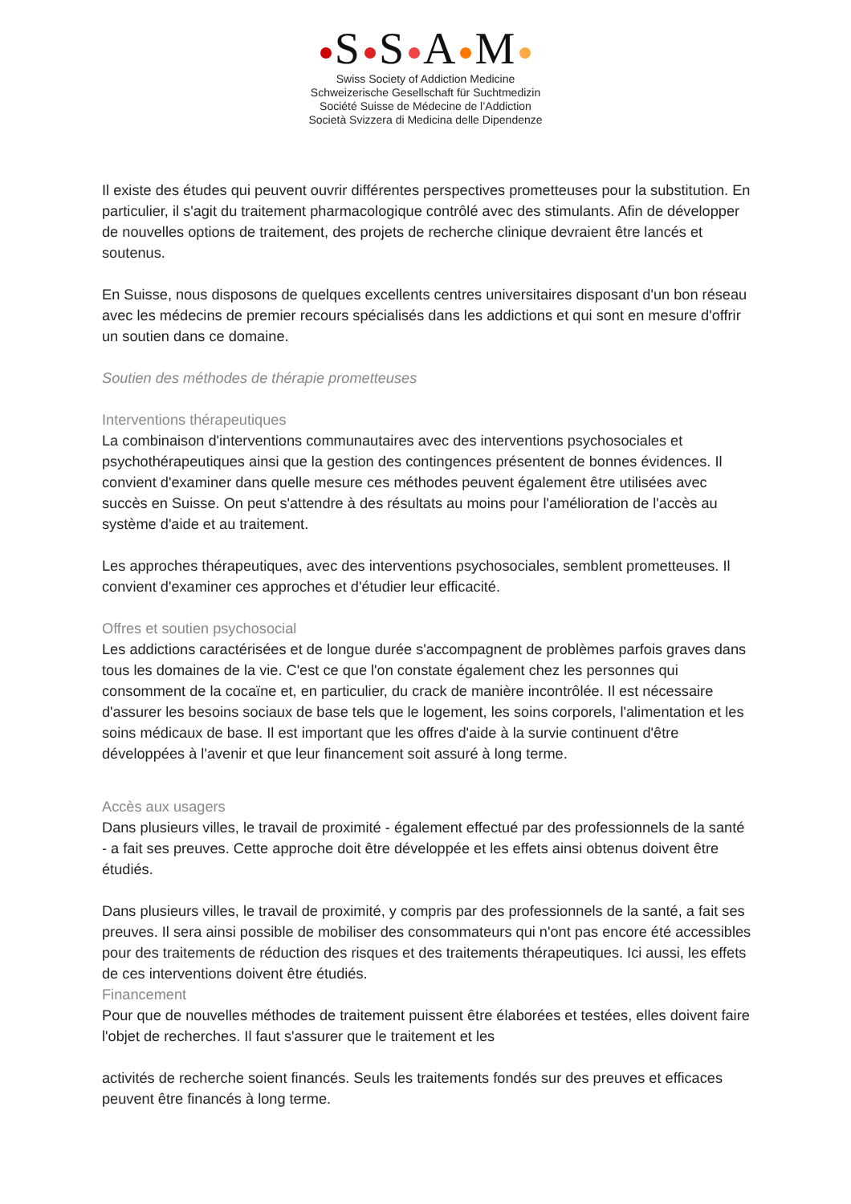S S A M
Swiss Society of Addiction Medicine
Schweizerische Gesellschaft für Suchtmedizin
Société Suisse de Médecine de l’Addiction
Società Svizzera di Medicina delle Dipendenze
Il existe des études qui peuvent ouvrir différentes perspectives prometteuses pour la substitution. En particulier, il s'agit du traitement pharmacologique contrôlé avec des stimulants. Afin de développer de nouvelles options de traitement, des projets de recherche clinique devraient être lancés et soutenus.
En Suisse, nous disposons de quelques excellents centres universitaires disposant d'un bon réseau avec les médecins de premier recours spécialisés dans les addictions et qui sont en mesure d'offrir un soutien dans ce domaine.
Soutien des méthodes de thérapie prometteuses
Interventions thérapeutiques
La combinaison d'interventions communautaires avec des interventions psychosociales et psychothérapeutiques ainsi que la gestion des contingences présentent de bonnes évidences. Il convient d'examiner dans quelle mesure ces méthodes peuvent également être utilisées avec succès en Suisse. On peut s'attendre à des résultats au moins pour l'amélioration de l'accès au système d'aide et au traitement.
Les approches thérapeutiques, avec des interventions psychosociales, semblent prometteuses. Il convient d'examiner ces approches et d'étudier leur efficacité.
Offres et soutien psychosocial
Les addictions caractérisées et de longue durée s'accompagnent de problèmes parfois graves dans tous les domaines de la vie. C'est ce que l'on constate également chez les personnes qui consomment de la cocaïne et, en particulier, du crack de manière incontrôlée. Il est nécessaire d'assurer les besoins sociaux de base tels que le logement, les soins corporels, l'alimentation et les soins médicaux de base. Il est important que les offres d'aide à la survie continuent d'être développées à l'avenir et que leur financement soit assuré à long terme.
Accès aux usagers
Dans plusieurs villes, le travail de proximité - également effectué par des professionnels de la santé - a fait ses preuves. Cette approche doit être développée et les effets ainsi obtenus doivent être étudiés.
Dans plusieurs villes, le travail de proximité, y compris par des professionnels de la santé, a fait ses preuves. Il sera ainsi possible de mobiliser des consommateurs qui n'ont pas encore été accessibles pour des traitements de réduction des risques et des traitements thérapeutiques. Ici aussi, les effets de ces interventions doivent être étudiés.
Financement
Pour que de nouvelles méthodes de traitement puissent être élaborées et testées, elles doivent faire l'objet de recherches. Il faut s'assurer que le traitement et les
activités de recherche soient financés. Seuls les traitements fondés sur des preuves et efficaces peuvent être financés à long terme.